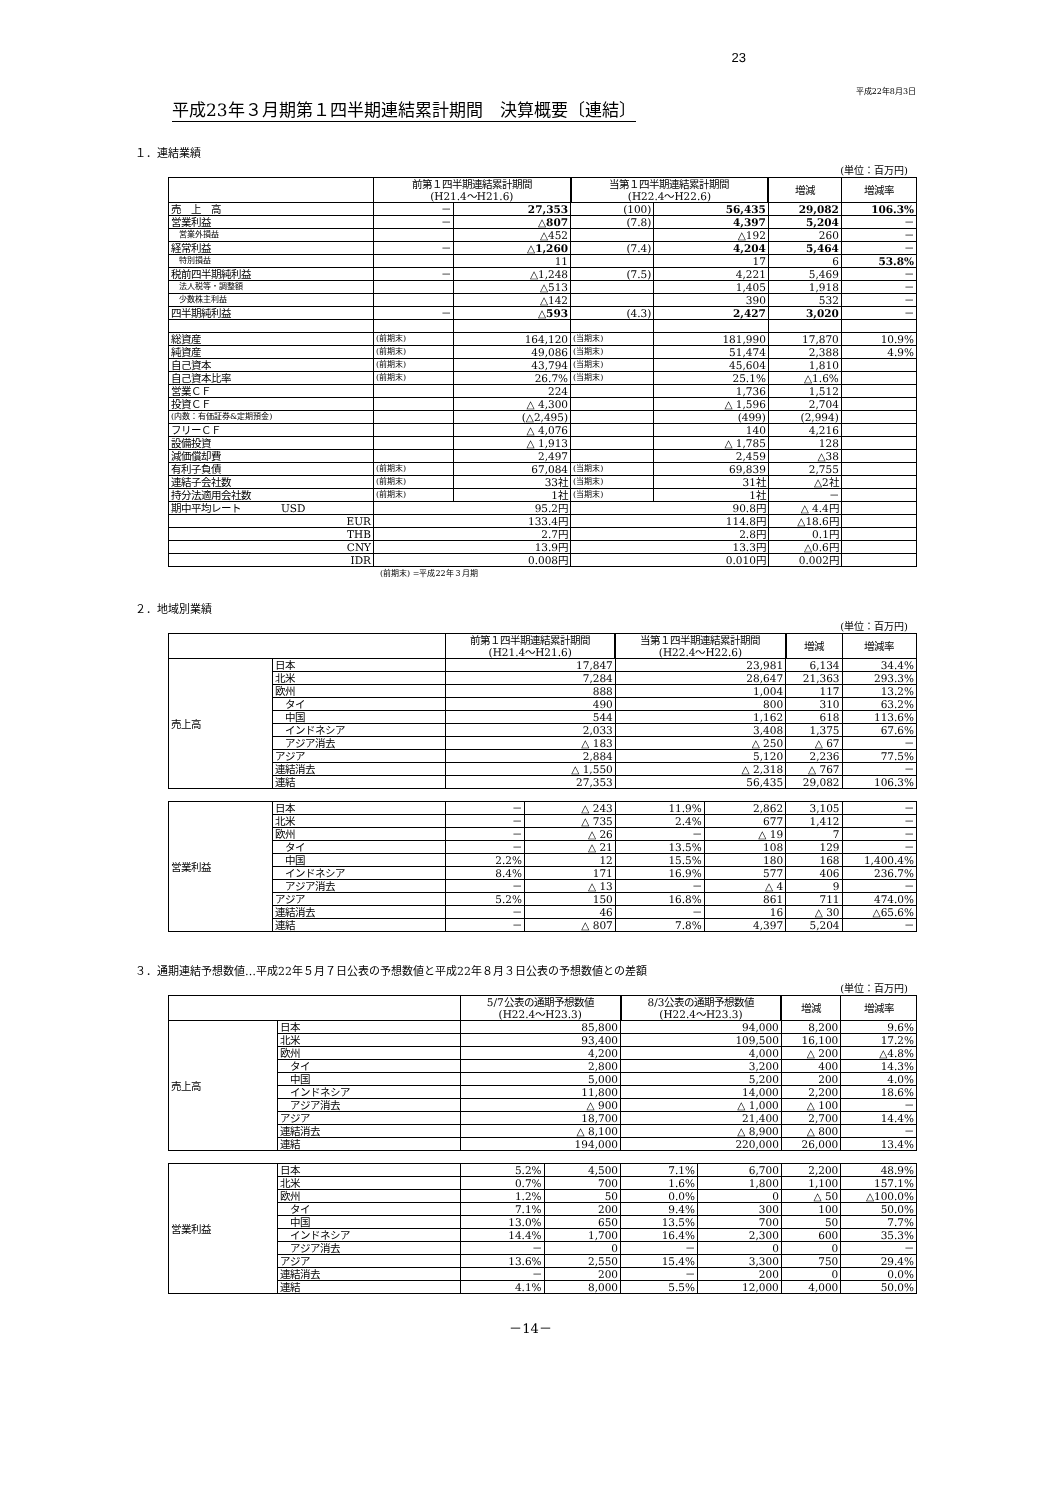23
平成22年8月3日
平成23年３月期第１四半期連結累計期間　決算概要〔連結〕
１．連結業績
(単位：百万円)
| | 前第１四半期連結累計期間 (H21.4～H21.6) | | 当第１四半期連結累計期間 (H22.4～H22.6) | | 増減 | 増減率 |
| --- | --- | --- | --- | --- | --- | --- |
| 売 上 高 | － | 27,353 | (100) | 56,435 | 29,082 | 106.3% |
| 営業利益 | － | △807 | (7.8) | 4,397 | 5,204 | － |
| 営業外損益 | | △452 | | △192 | 260 | － |
| 経常利益 | － | △1,260 | (7.4) | 4,204 | 5,464 | － |
| 特別損益 | | 11 | | 17 | 6 | 53.8% |
| 税前四半期純利益 | － | △1,248 | (7.5) | 4,221 | 5,469 | － |
| 法人税等・調整額 | | △513 | | 1,405 | 1,918 | － |
| 少数株主利益 | | △142 | | 390 | 532 | － |
| 四半期純利益 | － | △593 | (4.3) | 2,427 | 3,020 | － |
| 総資産 | (前期末) | 164,120 | (当期末) | 181,990 | 17,870 | 10.9% |
| 純資産 | (前期末) | 49,086 | (当期末) | 51,474 | 2,388 | 4.9% |
| 自己資本 | (前期末) | 43,794 | (当期末) | 45,604 | 1,810 | |
| 自己資本比率 | (前期末) | 26.7% | (当期末) | 25.1% | △1.6% | |
| 営業ＣＦ | | 224 | | 1,736 | 1,512 | |
| 投資ＣＦ | | △ 4,300 | | △ 1,596 | 2,704 | |
| (内数：有価証券&定期預金) | | (△2,495) | | (499) | (2,994) | |
| フリーＣＦ | | △ 4,076 | | 140 | 4,216 | |
| 設備投資 | | △ 1,913 | | △ 1,785 | 128 | |
| 減価償却費 | | 2,497 | | 2,459 | △38 | |
| 有利子負債 | (前期末) | 67,084 | (当期末) | 69,839 | 2,755 | |
| 連結子会社数 | (前期末) | 33社 | (当期末) | 31社 | △2社 | |
| 持分法適用会社数 | (前期末) | 1社 | (当期末) | 1社 | － | |
| 期中平均レート USD | 95.2円 | | 90.8円 | | △ 4.4円 | |
| EUR | 133.4円 | | 114.8円 | | △18.6円 | |
| THB | 2.7円 | | 2.8円 | | 0.1円 | |
| CNY | 13.9円 | | 13.3円 | | △0.6円 | |
| IDR | 0.008円 | | 0.010円 | | 0.002円 | |
(前期末) =平成22年３月期
２．地域別業績
(単位：百万円)
| | | 前第１四半期連結累計期間 (H21.4～H21.6) | | 当第１四半期連結累計期間 (H22.4～H22.6) | | 増減 | 増減率 |
| --- | --- | --- | --- | --- | --- | --- | --- |
| 売上高 | 日本 | 17,847 | | 23,981 | | 6,134 | 34.4% |
| | 北米 | 7,284 | | 28,647 | | 21,363 | 293.3% |
| | 欧州 | 888 | | 1,004 | | 117 | 13.2% |
| | タイ | 490 | | 800 | | 310 | 63.2% |
| | 中国 | 544 | | 1,162 | | 618 | 113.6% |
| | インドネシア | 2,033 | | 3,408 | | 1,375 | 67.6% |
| | アジア消去 | △ 183 | | △ 250 | | △ 67 | － |
| | アジア | 2,884 | | 5,120 | | 2,236 | 77.5% |
| | 連結消去 | △ 1,550 | | △ 2,318 | | △ 767 | － |
| | 連結 | 27,353 | | 56,435 | | 29,082 | 106.3% |
| 営業利益 | 日本 | － | △ 243 | 11.9% | 2,862 | 3,105 | － |
| | 北米 | － | △ 735 | 2.4% | 677 | 1,412 | － |
| | 欧州 | － | △ 26 | － | △ 19 | 7 | － |
| | タイ | － | △ 21 | 13.5% | 108 | 129 | － |
| | 中国 | 2.2% | 12 | 15.5% | 180 | 168 | 1,400.4% |
| | インドネシア | 8.4% | 171 | 16.9% | 577 | 406 | 236.7% |
| | アジア消去 | － | △ 13 | － | △ 4 | 9 | － |
| | アジア | 5.2% | 150 | 16.8% | 861 | 711 | 474.0% |
| | 連結消去 | － | 46 | － | 16 | △ 30 | △65.6% |
| | 連結 | － | △ 807 | 7.8% | 4,397 | 5,204 | － |
３．通期連結予想数値…平成22年５月７日公表の予想数値と平成22年８月３日公表の予想数値との差額
(単位：百万円)
| | | 5/7公表の通期予想数値 (H22.4～H23.3) | | 8/3公表の通期予想数値 (H22.4～H23.3) | | 増減 | 増減率 |
| --- | --- | --- | --- | --- | --- | --- | --- |
| 売上高 | 日本 | 85,800 | | 94,000 | | 8,200 | 9.6% |
| | 北米 | 93,400 | | 109,500 | | 16,100 | 17.2% |
| | 欧州 | 4,200 | | 4,000 | | △ 200 | △4.8% |
| | タイ | 2,800 | | 3,200 | | 400 | 14.3% |
| | 中国 | 5,000 | | 5,200 | | 200 | 4.0% |
| | インドネシア | 11,800 | | 14,000 | | 2,200 | 18.6% |
| | アジア消去 | △ 900 | | △ 1,000 | | △ 100 | － |
| | アジア | 18,700 | | 21,400 | | 2,700 | 14.4% |
| | 連結消去 | △ 8,100 | | △ 8,900 | | △ 800 | － |
| | 連結 | 194,000 | | 220,000 | | 26,000 | 13.4% |
| 営業利益 | 日本 | 5.2% | 4,500 | 7.1% | 6,700 | 2,200 | 48.9% |
| | 北米 | 0.7% | 700 | 1.6% | 1,800 | 1,100 | 157.1% |
| | 欧州 | 1.2% | 50 | 0.0% | 0 | △ 50 | △100.0% |
| | タイ | 7.1% | 200 | 9.4% | 300 | 100 | 50.0% |
| | 中国 | 13.0% | 650 | 13.5% | 700 | 50 | 7.7% |
| | インドネシア | 14.4% | 1,700 | 16.4% | 2,300 | 600 | 35.3% |
| | アジア消去 | － | 0 | － | 0 | 0 | － |
| | アジア | 13.6% | 2,550 | 15.4% | 3,300 | 750 | 29.4% |
| | 連結消去 | － | 200 | － | 200 | 0 | 0.0% |
| | 連結 | 4.1% | 8,000 | 5.5% | 12,000 | 4,000 | 50.0% |
－14－